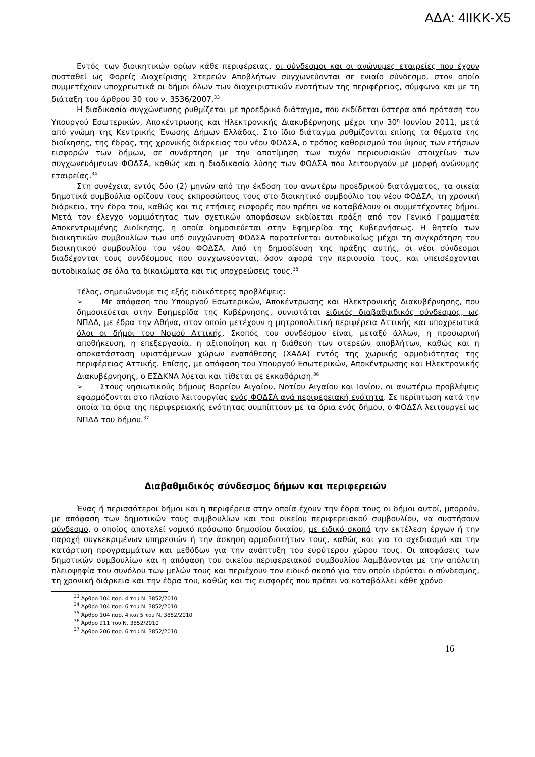ΑΔΑ: 4ΙΙΚΚ-Χ5
Εντός των διοικητικών ορίων κάθε περιφέρειας, οι σύνδεσμοι και οι ανώνυμες εταιρείες που έχουν συσταθεί ως Φορείς Διαχείρισης Στερεών Αποβλήτων συγχωνεύονται σε ενιαίο σύνδεσμο, στον οποίο συμμετέχουν υποχρεωτικά οι δήμοι όλων των διαχειριστικών ενοτήτων της περιφέρειας, σύμφωνα και με τη διάταξη του άρθρου 30 του ν. 3536/2007.<sup>33</sup>
Η διαδικασία συγχώνευσης ρυθμίζεται με προεδρικό διάταγμα, που εκδίδεται ύστερα από πρόταση του Υπουργού Εσωτερικών, Αποκέντρωσης και Ηλεκτρονικής Διακυβέρνησης μέχρι την 30<sup>η</sup> Ιουνίου 2011, μετά από γνώμη της Κεντρικής Ένωσης Δήμων Ελλάδας. Στο ίδιο διάταγμα ρυθμίζονται επίσης τα θέματα της διοίκησης, της έδρας, της χρονικής διάρκειας του νέου ΦΟΔΣΑ, ο τρόπος καθορισμού του ύψους των ετήσιων εισφορών των δήμων, σε συνάρτηση με την αποτίμηση των τυχόν περιουσιακών στοιχείων των συγχωνευόμενων ΦΟΔΣΑ, καθώς και η διαδικασία λύσης των ΦΟΔΣΑ που λειτουργούν με μορφή ανώνυμης εταιρείας.<sup>34</sup>
Στη συνέχεια, εντός δύο (2) μηνών από την έκδοση του ανωτέρω προεδρικού διατάγματος, τα οικεία δημοτικά συμβούλια ορίζουν τους εκπροσώπους τους στο διοικητικό συμβούλιο του νέου ΦΟΔΣΑ, τη χρονική διάρκεια, την έδρα του, καθώς και τις ετήσιες εισφορές που πρέπει να καταβάλουν οι συμμετέχοντες δήμοι. Μετά τον έλεγχο νομιμότητας των σχετικών αποφάσεων εκδίδεται πράξη από τον Γενικό Γραμματέα Αποκεντρωμένης Διοίκησης, η οποία δημοσιεύεται στην Εφημερίδα της Κυβερνήσεως. Η θητεία των διοικητικών συμβουλίων των υπό συγχώνευση ΦΟΔΣΑ παρατείνεται αυτοδικαίως μέχρι τη συγκρότηση του διοικητικού συμβουλίου του νέου ΦΟΔΣΑ. Από τη δημοσίευση της πράξης αυτής, οι νέοι σύνδεσμοι διαδέχονται τους συνδέσμους που συγχωνεύονται, όσον αφορά την περιουσία τους, και υπεισέρχονται αυτοδικαίως σε όλα τα δικαιώματα και τις υποχρεώσεις τους.<sup>35</sup>
Τέλος, σημειώνουμε τις εξής ειδικότερες προβλέψεις:
➢ Με απόφαση του Υπουργού Εσωτερικών, Αποκέντρωσης και Ηλεκτρονικής Διακυβέρνησης, που δημοσιεύεται στην Εφημερίδα της Κυβέρνησης, συνιστάται ειδικός διαβαθμιδικός σύνδεσμος, ως ΝΠΔΔ, με έδρα την Αθήνα, στον οποίο μετέχουν η μητροπολιτική περιφέρεια Αττικής και υποχρεωτικά όλοι οι δήμοι του Νομού Αττικής. Σκοπός του συνδέσμου είναι, μεταξύ άλλων, η προσωρινή αποθήκευση, η επεξεργασία, η αξιοποίηση και η διάθεση των στερεών αποβλήτων, καθώς και η αποκατάσταση υφιστάμενων χώρων εναπόθεσης (ΧΑΔΑ) εντός της χωρικής αρμοδιότητας της περιφέρειας Αττικής. Επίσης, με απόφαση του Υπουργού Εσωτερικών, Αποκέντρωσης και Ηλεκτρονικής Διακυβέρνησης, ο ΕΣΔΚΝΑ λύεται και τίθεται σε εκκαθάριση.<sup>36</sup>
➢ Στους νησιωτικούς δήμους Βορείου Αιγαίου, Νοτίου Αιγαίου και Ιονίου, οι ανωτέρω προβλέψεις εφαρμόζονται στο πλαίσιο λειτουργίας ενός ΦΟΔΣΑ ανά περιφερειακή ενότητα. Σε περίπτωση κατά την οποία τα όρια της περιφερειακής ενότητας συμπίπτουν με τα όρια ενός δήμου, ο ΦΟΔΣΑ λειτουργεί ως ΝΠΔΔ του δήμου.<sup>37</sup>
Διαβαθμιδικός σύνδεσμος δήμων και περιφερειών
Ένας ή περισσότεροι δήμοι και η περιφέρεια στην οποία έχουν την έδρα τους οι δήμοι αυτοί, μπορούν, με απόφαση των δημοτικών τους συμβουλίων και του οικείου περιφερειακού συμβουλίου, να συστήσουν σύνδεσμο, ο οποίος αποτελεί νομικό πρόσωπο δημοσίου δικαίου, με ειδικό σκοπό την εκτέλεση έργων ή την παροχή συγκεκριμένων υπηρεσιών ή την άσκηση αρμοδιοτήτων τους, καθώς και για το σχεδιασμό και την κατάρτιση προγραμμάτων και μεθόδων για την ανάπτυξη του ευρύτερου χώρου τους. Οι αποφάσεις των δημοτικών συμβουλίων και η απόφαση του οικείου περιφερειακού συμβουλίου λαμβάνονται με την απόλυτη πλειοψηφία του συνόλου των μελών τους και περιέχουν τον ειδικό σκοπό για τον οποίο ιδρύεται ο σύνδεσμος, τη χρονική διάρκεια και την έδρα του, καθώς και τις εισφορές που πρέπει να καταβάλλει κάθε χρόνο
<sup>33</sup> Άρθρο 104 παρ. 4 του Ν. 3852/2010
<sup>34</sup> Άρθρο 104 παρ. 6 του Ν. 3852/2010
<sup>35</sup> Άρθρο 104 παρ. 4 και 5 του Ν. 3852/2010
<sup>36</sup> Άρθρο 211 του Ν. 3852/2010
<sup>37</sup> Άρθρο 206 παρ. 6 του Ν. 3852/2010
16